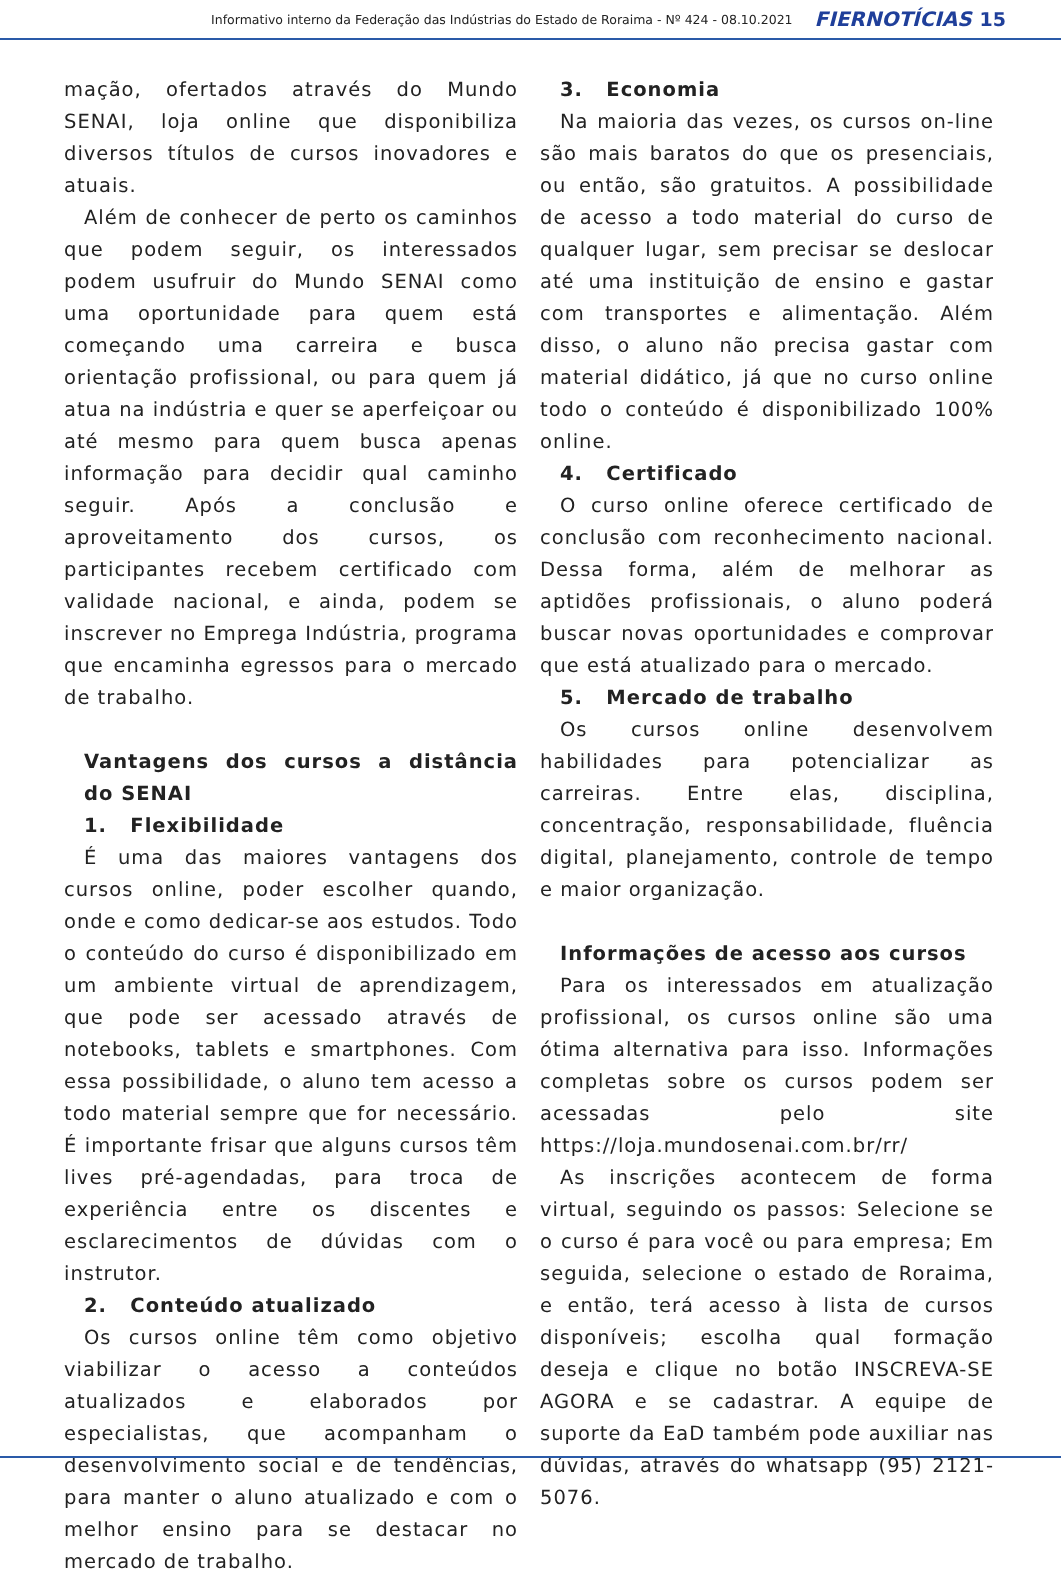Informativo interno da Federação das Indústrias do Estado de Roraima - Nº 424 - 08.10.2021 FIERNOTÍCIAS 15
mação, ofertados através do Mundo SENAI, loja online que disponibiliza diversos títulos de cursos inovadores e atuais.
Além de conhecer de perto os caminhos que podem seguir, os interessados podem usufruir do Mundo SENAI como uma oportunidade para quem está começando uma carreira e busca orientação profissional, ou para quem já atua na indústria e quer se aperfeiçoar ou até mesmo para quem busca apenas informação para decidir qual caminho seguir. Após a conclusão e aproveitamento dos cursos, os participantes recebem certificado com validade nacional, e ainda, podem se inscrever no Emprega Indústria, programa que encaminha egressos para o mercado de trabalho.
Vantagens dos cursos a distância do SENAI
1. Flexibilidade
É uma das maiores vantagens dos cursos online, poder escolher quando, onde e como dedicar-se aos estudos. Todo o conteúdo do curso é disponibilizado em um ambiente virtual de aprendizagem, que pode ser acessado através de notebooks, tablets e smartphones. Com essa possibilidade, o aluno tem acesso a todo material sempre que for necessário. É importante frisar que alguns cursos têm lives pré-agendadas, para troca de experiência entre os discentes e esclarecimentos de dúvidas com o instrutor.
2. Conteúdo atualizado
Os cursos online têm como objetivo viabilizar o acesso a conteúdos atualizados e elaborados por especialistas, que acompanham o desenvolvimento social e de tendências, para manter o aluno atualizado e com o melhor ensino para se destacar no mercado de trabalho.
3. Economia
Na maioria das vezes, os cursos on-line são mais baratos do que os presenciais, ou então, são gratuitos. A possibilidade de acesso a todo material do curso de qualquer lugar, sem precisar se deslocar até uma instituição de ensino e gastar com transportes e alimentação. Além disso, o aluno não precisa gastar com material didático, já que no curso online todo o conteúdo é disponibilizado 100% online.
4. Certificado
O curso online oferece certificado de conclusão com reconhecimento nacional. Dessa forma, além de melhorar as aptidões profissionais, o aluno poderá buscar novas oportunidades e comprovar que está atualizado para o mercado.
5. Mercado de trabalho
Os cursos online desenvolvem habilidades para potencializar as carreiras. Entre elas, disciplina, concentração, responsabilidade, fluência digital, planejamento, controle de tempo e maior organização.
Informações de acesso aos cursos
Para os interessados em atualização profissional, os cursos online são uma ótima alternativa para isso. Informações completas sobre os cursos podem ser acessadas pelo site https://loja.mundosenai.com.br/rr/
As inscrições acontecem de forma virtual, seguindo os passos: Selecione se o curso é para você ou para empresa; Em seguida, selecione o estado de Roraima, e então, terá acesso à lista de cursos disponíveis; escolha qual formação deseja e clique no botão INSCREVA-SE AGORA e se cadastrar. A equipe de suporte da EaD também pode auxiliar nas dúvidas, através do whatsapp (95) 2121-5076.